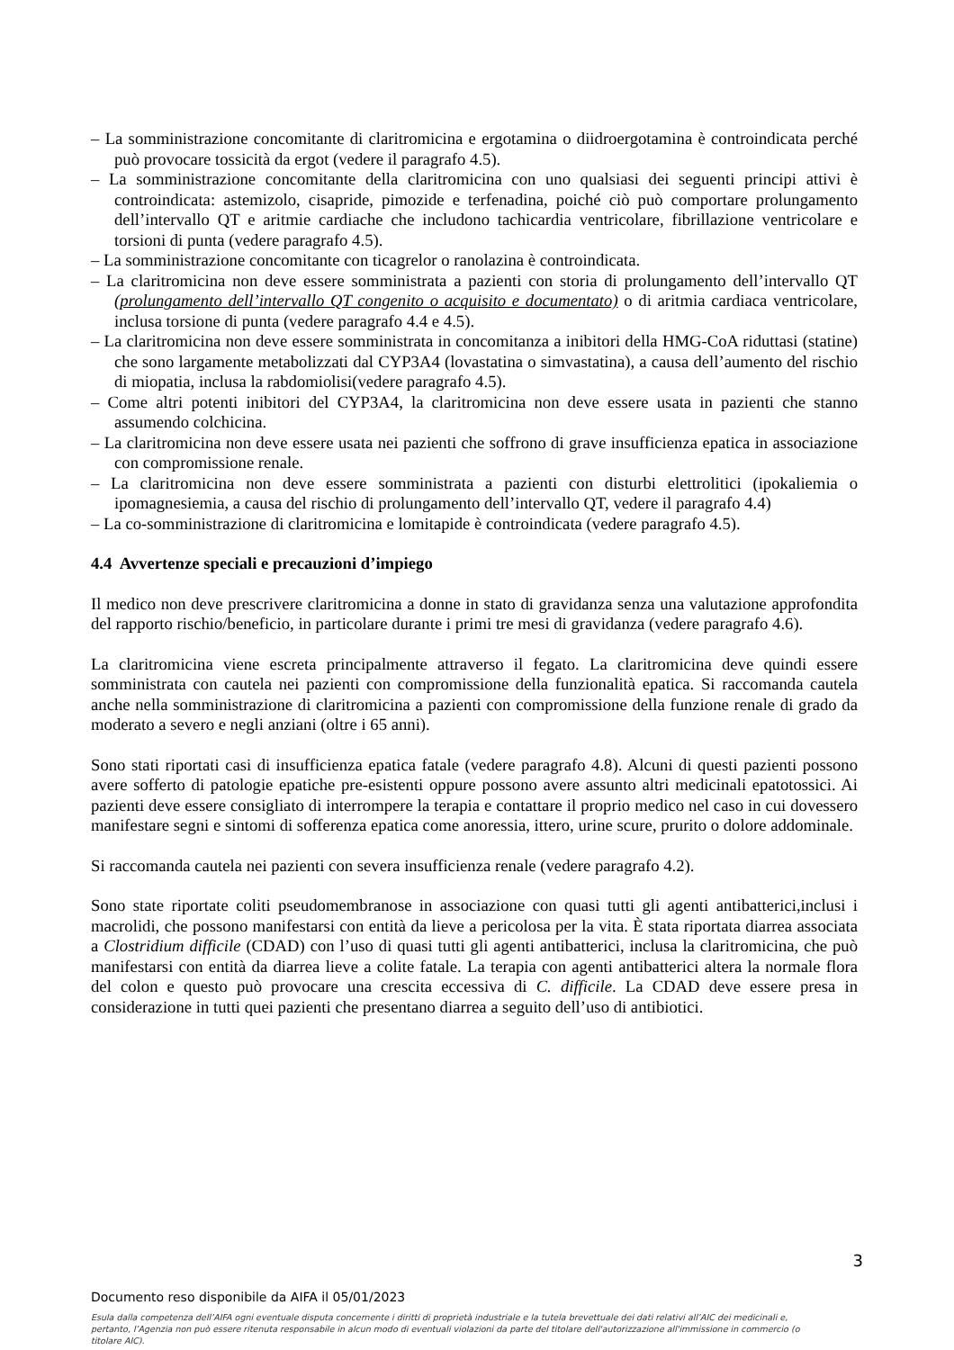– La somministrazione concomitante di claritromicina e ergotamina o diidroergotamina è controindicata perché può provocare tossicità da ergot (vedere il paragrafo 4.5).
– La somministrazione concomitante della claritromicina con uno qualsiasi dei seguenti principi attivi è controindicata: astemizolo, cisapride, pimozide e terfenadina, poiché ciò può comportare prolungamento dell’intervallo QT e aritmie cardiache che includono tachicardia ventricolare, fibrillazione ventricolare e torsioni di punta (vedere paragrafo 4.5).
– La somministrazione concomitante con ticagrelor o ranolazina è controindicata.
– La claritromicina non deve essere somministrata a pazienti con storia di prolungamento dell’intervallo QT (prolungamento dell’intervallo QT congenito o acquisito e documentato) o di aritmia cardiaca ventricolare, inclusa torsione di punta (vedere paragrafo 4.4 e 4.5).
– La claritromicina non deve essere somministrata in concomitanza a inibitori della HMG-CoA riduttasi (statine) che sono largamente metabolizzati dal CYP3A4 (lovastatina o simvastatina), a causa dell’aumento del rischio di miopatia, inclusa la rabdomiolisi(vedere paragrafo 4.5).
– Come altri potenti inibitori del CYP3A4, la claritromicina non deve essere usata in pazienti che stanno assumendo colchicina.
– La claritromicina non deve essere usata nei pazienti che soffrono di grave insufficienza epatica in associazione con compromissione renale.
– La claritromicina non deve essere somministrata a pazienti con disturbi elettrolitici (ipokaliemia o ipomagnesiemia, a causa del rischio di prolungamento dell’intervallo QT, vedere il paragrafo 4.4)
– La co-somministrazione di claritromicina e lomitapide è controindicata (vedere paragrafo 4.5).
4.4 Avvertenze speciali e precauzioni d’impiego
Il medico non deve prescrivere claritromicina a donne in stato di gravidanza senza una valutazione approfondita del rapporto rischio/beneficio, in particolare durante i primi tre mesi di gravidanza (vedere paragrafo 4.6).
La claritromicina viene escreta principalmente attraverso il fegato. La claritromicina deve quindi essere somministrata con cautela nei pazienti con compromissione della funzionalità epatica. Si raccomanda cautela anche nella somministrazione di claritromicina a pazienti con compromissione della funzione renale di grado da moderato a severo e negli anziani (oltre i 65 anni).
Sono stati riportati casi di insufficienza epatica fatale (vedere paragrafo 4.8). Alcuni di questi pazienti possono avere sofferto di patologie epatiche pre-esistenti oppure possono avere assunto altri medicinali epatotossici. Ai pazienti deve essere consigliato di interrompere la terapia e contattare il proprio medico nel caso in cui dovessero manifestare segni e sintomi di sofferenza epatica come anoressia, ittero, urine scure, prurito o dolore addominale.
Si raccomanda cautela nei pazienti con severa insufficienza renale (vedere paragrafo 4.2).
Sono state riportate coliti pseudomembranose in associazione con quasi tutti gli agenti antibatterici,inclusi i macrolidi, che possono manifestarsi con entità da lieve a pericolosa per la vita. È stata riportata diarrea associata a Clostridium difficile (CDAD) con l’uso di quasi tutti gli agenti antibatterici, inclusa la claritromicina, che può manifestarsi con entità da diarrea lieve a colite fatale. La terapia con agenti antibatterici altera la normale flora del colon e questo può provocare una crescita eccessiva di C. difficile. La CDAD deve essere presa in considerazione in tutti quei pazienti che presentano diarrea a seguito dell’uso di antibiotici.
3
Documento reso disponibile da AIFA il 05/01/2023
Esula dalla competenza dell’AIFA ogni eventuale disputa concernente i diritti di proprietà industriale e la tutela brevettuale dei dati relativi all’AIC dei medicinali e, pertanto, l’Agenzia non può essere ritenuta responsabile in alcun modo di eventuali violazioni da parte del titolare dell'autorizzazione all'immissione in commercio (o titolare AIC).